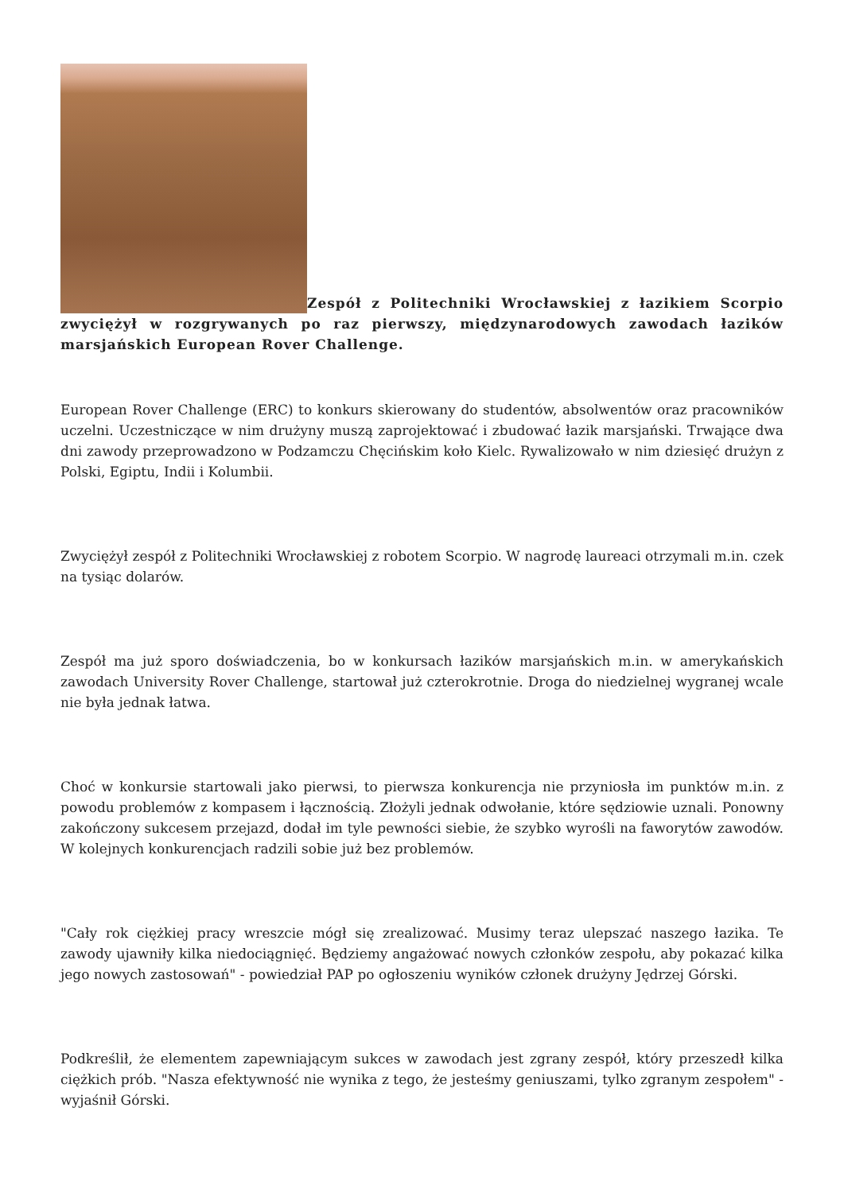Zespół z Politechniki Wrocławskiej z łazikiem Scorpio zwyciężył w rozgrywanych po raz pierwszy, międzynarodowych zawodach łazików marsjańskich European Rover Challenge.
European Rover Challenge (ERC) to konkurs skierowany do studentów, absolwentów oraz pracowników uczelni. Uczestniczące w nim drużyny muszą zaprojektować i zbudować łazik marsjański. Trwające dwa dni zawody przeprowadzono w Podzamczu Chęcińskim koło Kielc. Rywalizowało w nim dziesięć drużyn z Polski, Egiptu, Indii i Kolumbii.
Zwyciężył zespół z Politechniki Wrocławskiej z robotem Scorpio. W nagrodę laureaci otrzymali m.in. czek na tysiąc dolarów.
Zespół ma już sporo doświadczenia, bo w konkursach łazików marsjańskich m.in. w amerykańskich zawodach University Rover Challenge, startował już czterokrotnie. Droga do niedzielnej wygranej wcale nie była jednak łatwa.
Choć w konkursie startowali jako pierwsi, to pierwsza konkurencja nie przyniosła im punktów m.in. z powodu problemów z kompasem i łącznością. Złożyli jednak odwołanie, które sędziowie uznali. Ponowny zakończony sukcesem przejazd, dodał im tyle pewności siebie, że szybko wyrośli na faworytów zawodów. W kolejnych konkurencjach radzili sobie już bez problemów.
"Cały rok ciężkiej pracy wreszcie mógł się zrealizować. Musimy teraz ulepszać naszego łazika. Te zawody ujawniły kilka niedociągnięć. Będziemy angażować nowych członków zespołu, aby pokazać kilka jego nowych zastosowań" - powiedział PAP po ogłoszeniu wyników członek drużyny Jędrzej Górski.
Podkreślił, że elementem zapewniającym sukces w zawodach jest zgrany zespół, który przeszedł kilka ciężkich prób. "Nasza efektywność nie wynika z tego, że jesteśmy geniuszami, tylko zgranym zespołem" - wyjaśnił Górski.